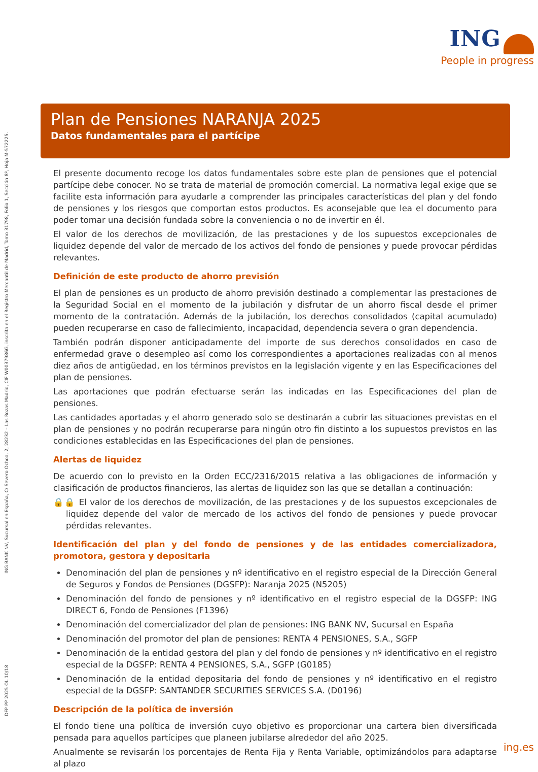ING
People in progress
ING BANK NV, Sucursal en España, C/ Severo Ochoa, 2, 28232 – Las Rozas Madrid, CIF W0037986G, inscrita en el Registro Mercantil de Madrid, Tomo 31798, Folio 1, Sección 8ª, Hoja M-572225.
DFP PP 2025 OL 10/18
Plan de Pensiones NARANJA 2025
Datos fundamentales para el partícipe
El presente documento recoge los datos fundamentales sobre este plan de pensiones que el potencial partícipe debe conocer. No se trata de material de promoción comercial. La normativa legal exige que se facilite esta información para ayudarle a comprender las principales características del plan y del fondo de pensiones y los riesgos que comportan estos productos. Es aconsejable que lea el documento para poder tomar una decisión fundada sobre la conveniencia o no de invertir en él.
El valor de los derechos de movilización, de las prestaciones y de los supuestos excepcionales de liquidez depende del valor de mercado de los activos del fondo de pensiones y puede provocar pérdidas relevantes.
Definición de este producto de ahorro previsión
El plan de pensiones es un producto de ahorro previsión destinado a complementar las prestaciones de la Seguridad Social en el momento de la jubilación y disfrutar de un ahorro fiscal desde el primer momento de la contratación. Además de la jubilación, los derechos consolidados (capital acumulado) pueden recuperarse en caso de fallecimiento, incapacidad, dependencia severa o gran dependencia.
También podrán disponer anticipadamente del importe de sus derechos consolidados en caso de enfermedad grave o desempleo así como los correspondientes a aportaciones realizadas con al menos diez años de antigüedad, en los términos previstos en la legislación vigente y en las Especificaciones del plan de pensiones.
Las aportaciones que podrán efectuarse serán las indicadas en las Especificaciones del plan de pensiones.
Las cantidades aportadas y el ahorro generado solo se destinarán a cubrir las situaciones previstas en el plan de pensiones y no podrán recuperarse para ningún otro fin distinto a los supuestos previstos en las condiciones establecidas en las Especificaciones del plan de pensiones.
Alertas de liquidez
De acuerdo con lo previsto en la Orden ECC/2316/2015 relativa a las obligaciones de información y clasificación de productos financieros, las alertas de liquidez son las que se detallan a continuación:
🔒🔒 El valor de los derechos de movilización, de las prestaciones y de los supuestos excepcionales de liquidez depende del valor de mercado de los activos del fondo de pensiones y puede provocar pérdidas relevantes.
Identificación del plan y del fondo de pensiones y de las entidades comercializadora, promotora, gestora y depositaria
Denominación del plan de pensiones y nº identificativo en el registro especial de la Dirección General de Seguros y Fondos de Pensiones (DGSFP): Naranja 2025 (N5205)
Denominación del fondo de pensiones y nº identificativo en el registro especial de la DGSFP: ING DIRECT 6, Fondo de Pensiones (F1396)
Denominación del comercializador del plan de pensiones: ING BANK NV, Sucursal en España
Denominación del promotor del plan de pensiones: RENTA 4 PENSIONES, S.A., SGFP
Denominación de la entidad gestora del plan y del fondo de pensiones y nº identificativo en el registro especial de la DGSFP: RENTA 4 PENSIONES, S.A., SGFP (G0185)
Denominación de la entidad depositaria del fondo de pensiones y nº identificativo en el registro especial de la DGSFP: SANTANDER SECURITIES SERVICES S.A. (D0196)
Descripción de la política de inversión
El fondo tiene una política de inversión cuyo objetivo es proporcionar una cartera bien diversificada pensada para aquellos partícipes que planeen jubilarse alrededor del año 2025.
Anualmente se revisarán los porcentajes de Renta Fija y Renta Variable, optimizándolos para adaptarse al plazo
ing.es